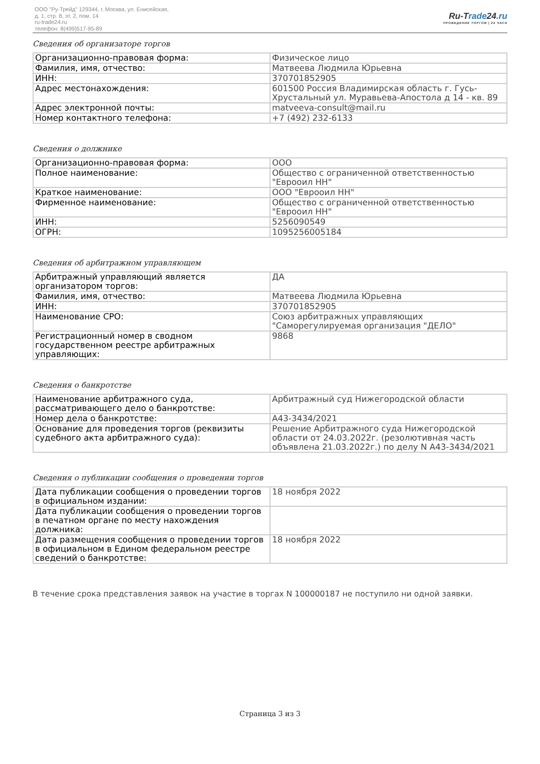ООО "Ру-Трейд" 129344, г. Москва, ул. Енисейская,
д. 1, стр. 8, эт. 2, пом. 14
ru-trade24.ru
телефон: 8(499)517-95-89
Ru-Trade24.ru
ПРОВЕДЕНИЕ ТОРГОВ | 24 ЧАСА
Сведения об организаторе торгов
| Организационно-правовая форма: | Физическое лицо |
| Фамилия, имя, отчество: | Матвеева Людмила Юрьевна |
| ИНН: | 370701852905 |
| Адрес местонахождения: | 601500 Россия Владимирская область г. Гусь-Хрустальный ул. Муравьева-Апостола д 14 - кв. 89 |
| Адрес электронной почты: | matveeva-consult@mail.ru |
| Номер контактного телефона: | +7 (492) 232-6133 |
Сведения о должнике
| Организационно-правовая форма: | ООО |
| Полное наименование: | Общество с ограниченной ответственностью "Еврооил НН" |
| Краткое наименование: | ООО "Еврооил НН" |
| Фирменное наименование: | Общество с ограниченной ответственностью "Еврооил НН" |
| ИНН: | 5256090549 |
| ОГРН: | 1095256005184 |
Сведения об арбитражном управляющем
| Арбитражный управляющий является организатором торгов: | ДА |
| Фамилия, имя, отчество: | Матвеева Людмила Юрьевна |
| ИНН: | 370701852905 |
| Наименование СРО: | Союз арбитражных управляющих "Саморегулируемая организация "ДЕЛО" |
| Регистрационный номер в сводном государственном реестре арбитражных управляющих: | 9868 |
Сведения о банкротстве
| Наименование арбитражного суда, рассматривающего дело о банкротстве: | Арбитражный суд Нижегородской области |
| Номер дела о банкротстве: | А43-3434/2021 |
| Основание для проведения торгов (реквизиты судебного акта арбитражного суда): | Решение Арбитражного суда Нижегородской области от 24.03.2022г. (резолютивная часть объявлена 21.03.2022г.) по делу N А43-3434/2021 |
Сведения о публикации сообщения о проведении торгов
| Дата публикации сообщения о проведении торгов в официальном издании: | 18 ноября 2022 |
| Дата публикации сообщения о проведении торгов в печатном органе по месту нахождения должника: | |
| Дата размещения сообщения о проведении торгов в официальном в Едином федеральном реестре сведений о банкротстве: | 18 ноября 2022 |
В течение срока представления заявок на участие в торгах N 100000187 не поступило ни одной заявки.
Страница 3 из 3